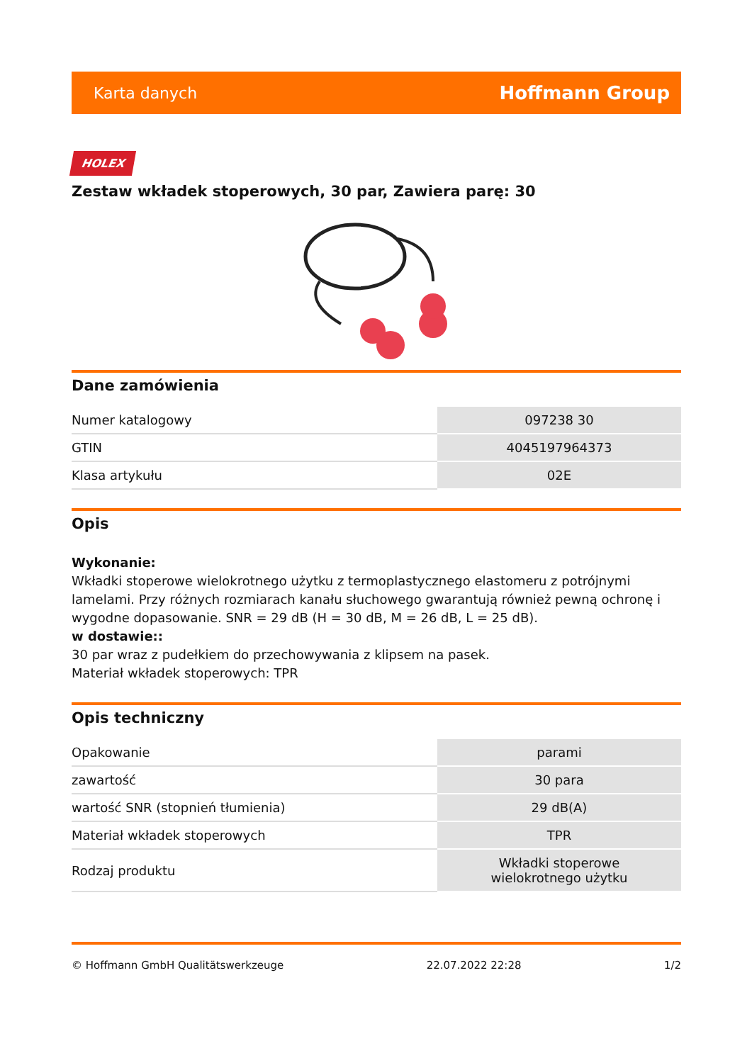Karta danych Hoffmann Group
HOLEX
Zestaw wkładek stoperowych, 30 par, Zawiera parę: 30
Dane zamówienia
| Numer katalogowy | 097238 30 |
| GTIN | 4045197964373 |
| Klasa artykułu | 02E |
Opis
Wykonanie:
Wkładki stoperowe wielokrotnego użytku z termoplastycznego elastomeru z potrójnymi lamelami. Przy różnych rozmiarach kanału słuchowego gwarantują również pewną ochronę i wygodne dopasowanie. SNR = 29 dB (H = 30 dB, M = 26 dB, L = 25 dB).
w dostawie::
30 par wraz z pudełkiem do przechowywania z klipsem na pasek.
Materiał wkładek stoperowych: TPR
Opis techniczny
| Opakowanie | parami |
| zawartość | 30 para |
| wartość SNR (stopnień tłumienia) | 29 dB(A) |
| Materiał wkładek stoperowych | TPR |
| Rodzaj produktu | Wkładki stoperowe wielokrotnego użytku |
© Hoffmann GmbH Qualitätswerkzeuge 22.07.2022 22:28 1/2